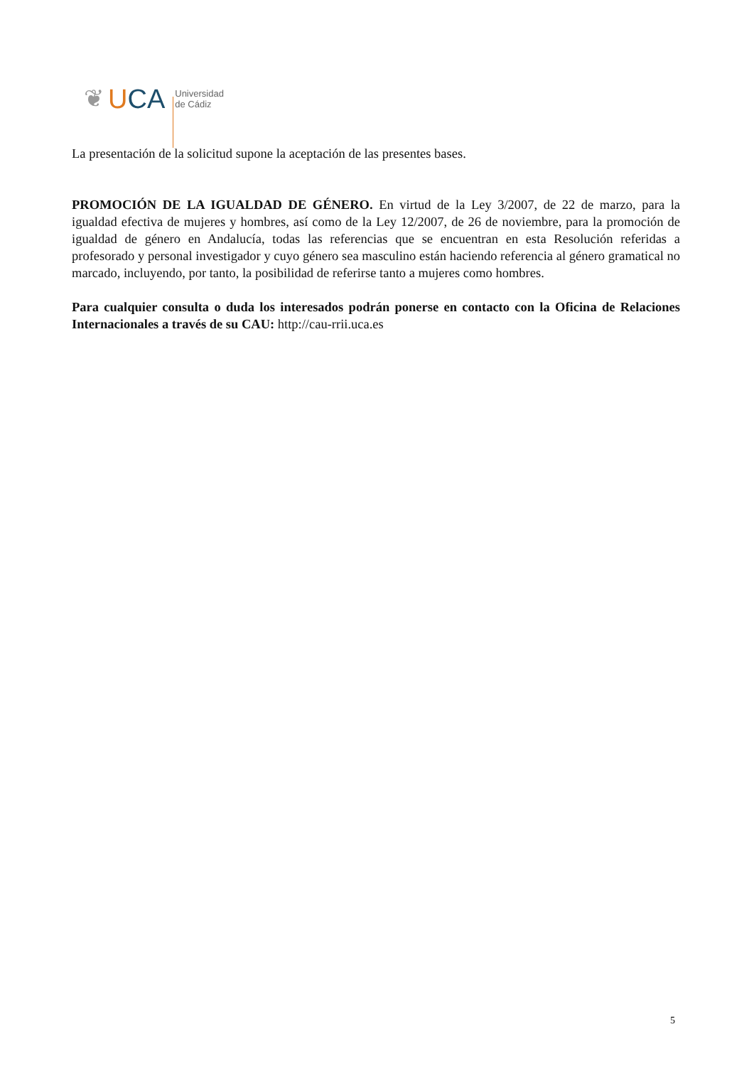❦ UCA Universidad
de Cádiz
La presentación de la solicitud supone la aceptación de las presentes bases.
PROMOCIÓN DE LA IGUALDAD DE GÉNERO. En virtud de la Ley 3/2007, de 22 de marzo, para la igualdad efectiva de mujeres y hombres, así como de la Ley 12/2007, de 26 de noviembre, para la promoción de igualdad de género en Andalucía, todas las referencias que se encuentran en esta Resolución referidas a profesorado y personal investigador y cuyo género sea masculino están haciendo referencia al género gramatical no marcado, incluyendo, por tanto, la posibilidad de referirse tanto a mujeres como hombres.
Para cualquier consulta o duda los interesados podrán ponerse en contacto con la Oficina de Relaciones Internacionales a través de su CAU: http://cau-rrii.uca.es
5